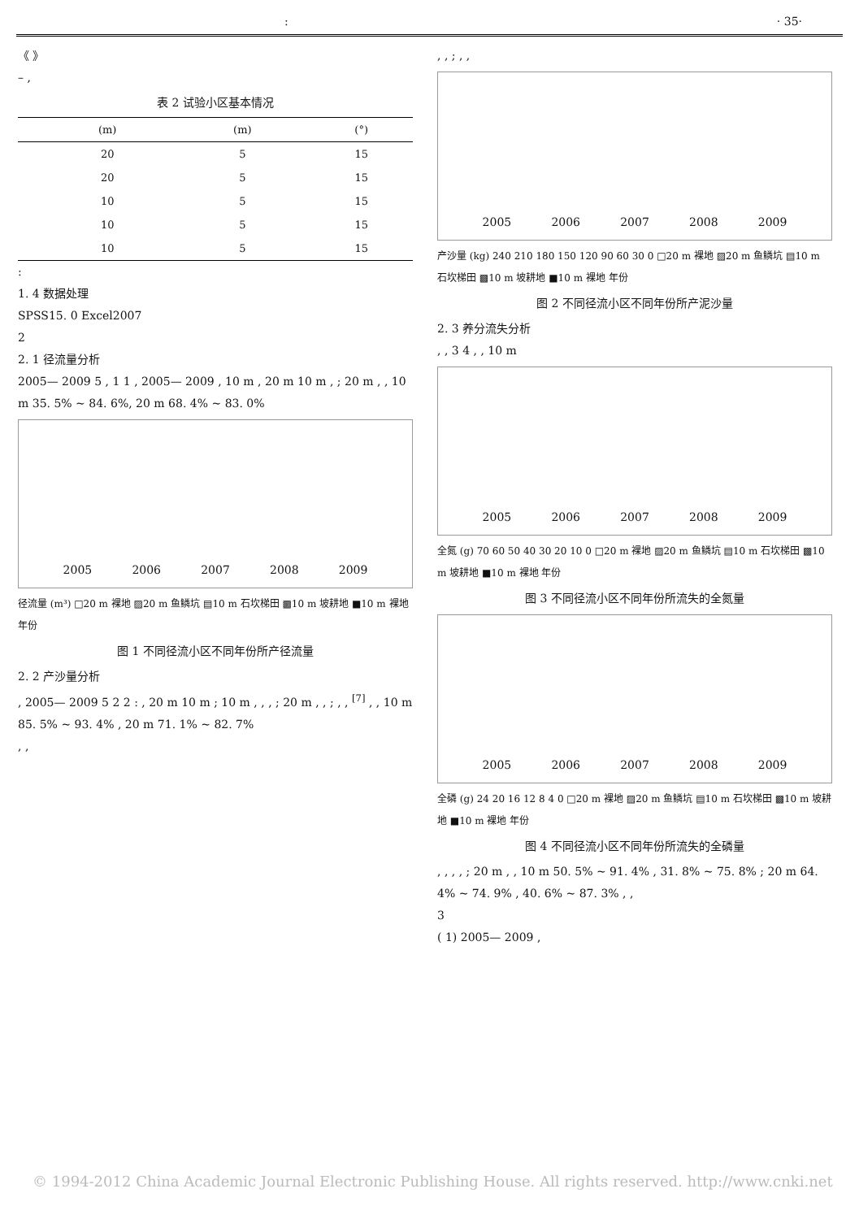: · 35·
《 》
– ,
表 2 试验小区基本情况
| | | (m) | (m) | (°) |
| --- | --- | --- | --- | --- |
| | | 20 | 5 | 15 |
| | | 20 | 5 | 15 |
| | | 10 | 5 | 15 |
| | | 10 | 5 | 15 |
| | | 10 | 5 | 15 |
:
1. 4 数据处理
SPSS15. 0 Excel2007
2
2. 1 径流量分析
2005— 2009 5 , 1 1 , 2005— 2009 , 10 m , 20 m 10 m , ; 20 m , , 10 m 35. 5% ~ 84. 6%, 20 m 68. 4% ~ 83. 0%
2005 2006 2007 2008 2009
径流量 (m³) □20 m 裸地 ▨20 m 鱼鳞坑 ▤10 m 石坎梯田 ▩10 m 坡耕地 ■10 m 裸地 年份
图 1 不同径流小区不同年份所产径流量
2. 2 产沙量分析
, 2005— 2009 5 2 2 : , 20 m 10 m ; 10 m , , , ; 20 m , , ; , , <sup>[7]</sup> , , 10 m 85. 5% ~ 93. 4% , 20 m 71. 1% ~ 82. 7%
, ,
, , ; , ,
2005 2006 2007 2008 2009
产沙量 (kg) 240 210 180 150 120 90 60 30 0 □20 m 裸地 ▨20 m 鱼鳞坑 ▤10 m 石坎梯田 ▩10 m 坡耕地 ■10 m 裸地 年份
图 2 不同径流小区不同年份所产泥沙量
2. 3 养分流失分析
, , 3 4 , , 10 m
2005 2006 2007 2008 2009
全氮 (g) 70 60 50 40 30 20 10 0 □20 m 裸地 ▨20 m 鱼鳞坑 ▤10 m 石坎梯田 ▩10 m 坡耕地 ■10 m 裸地 年份
图 3 不同径流小区不同年份所流失的全氮量
2005 2006 2007 2008 2009
全磷 (g) 24 20 16 12 8 4 0 □20 m 裸地 ▨20 m 鱼鳞坑 ▤10 m 石坎梯田 ▩10 m 坡耕地 ■10 m 裸地 年份
图 4 不同径流小区不同年份所流失的全磷量
, , , , ; 20 m , , 10 m 50. 5% ~ 91. 4% , 31. 8% ~ 75. 8% ; 20 m 64. 4% ~ 74. 9% , 40. 6% ~ 87. 3% , ,
3
( 1) 2005— 2009 ,
© 1994-2012 China Academic Journal Electronic Publishing House. All rights reserved. http://www.cnki.net